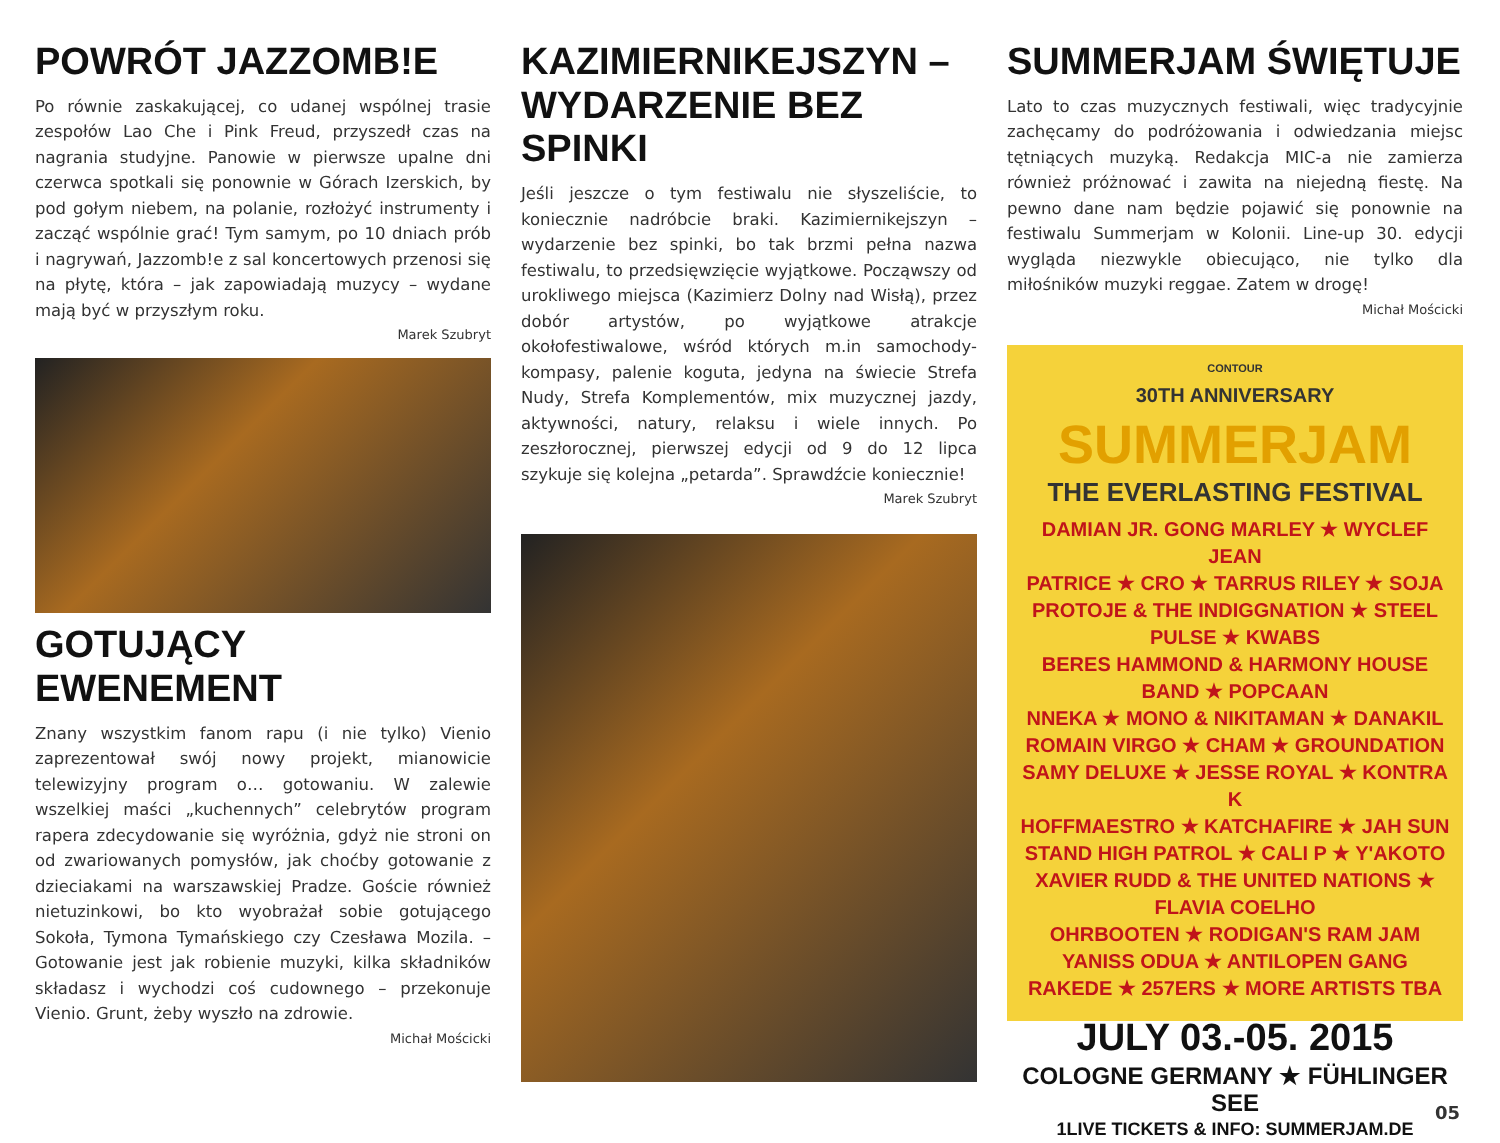POWRÓT JAZZOMB!E
Po równie zaskakującej, co udanej wspólnej trasie zespołów Lao Che i Pink Freud, przyszedł czas na nagrania studyjne. Panowie w pierwsze upalne dni czerwca spotkali się ponownie w Górach Izerskich, by pod gołym niebem, na polanie, rozłożyć instrumenty i zacząć wspólnie grać! Tym samym, po 10 dniach prób i nagrywań, Jazzomb!e z sal koncertowych przenosi się na płytę, która – jak zapowiadają muzycy – wydane mają być w przyszłym roku.
Marek Szubryt
GOTUJĄCY EWENEMENT
Znany wszystkim fanom rapu (i nie tylko) Vienio zaprezentował swój nowy projekt, mianowicie telewizyjny program o… gotowaniu. W zalewie wszelkiej maści „kuchennych” celebrytów program rapera zdecydowanie się wyróżnia, gdyż nie stroni on od zwariowanych pomysłów, jak choćby gotowanie z dzieciakami na warszawskiej Pradze. Goście również nietuzinkowi, bo kto wyobrażał sobie gotującego Sokoła, Tymona Tymańskiego czy Czesława Mozila. – Gotowanie jest jak robienie muzyki, kilka składników składasz i wychodzi coś cudownego – przekonuje Vienio. Grunt, żeby wyszło na zdrowie.
Michał Mościcki
KAZIMIERNIKEJSZYN –
WYDARZENIE BEZ SPINKI
Jeśli jeszcze o tym festiwalu nie słyszeliście, to koniecznie nadróbcie braki. Kazimiernikejszyn – wydarzenie bez spinki, bo tak brzmi pełna nazwa festiwalu, to przedsięwzięcie wyjątkowe. Począwszy od urokliwego miejsca (Kazimierz Dolny nad Wisłą), przez dobór artystów, po wyjątkowe atrakcje okołofestiwalowe, wśród których m.in samochody-kompasy, palenie koguta, jedyna na świecie Strefa Nudy, Strefa Komplementów, mix muzycznej jazdy, aktywności, natury, relaksu i wiele innych. Po zeszłorocznej, pierwszej edycji od 9 do 12 lipca szykuje się kolejna „petarda”. Sprawdźcie koniecznie!
Marek Szubryt
SUMMERJAM ŚWIĘTUJE
Lato to czas muzycznych festiwali, więc tradycyjnie zachęcamy do podróżowania i odwiedzania miejsc tętniących muzyką. Redakcja MIC-a nie zamierza również próżnować i zawita na niejedną fiestę. Na pewno dane nam będzie pojawić się ponownie na festiwalu Summerjam w Kolonii. Line-up 30. edycji wygląda niezwykle obiecująco, nie tylko dla miłośników muzyki reggae. Zatem w drogę!
Michał Mościcki
CONTOUR
30TH ANNIVERSARY
SUMMERJAM
THE EVERLASTING FESTIVAL
DAMIAN JR. GONG MARLEY ★ WYCLEF JEAN
PATRICE ★ CRO ★ TARRUS RILEY ★ SOJA
PROTOJE & THE INDIGGNATION ★ STEEL PULSE ★ KWABS
BERES HAMMOND & HARMONY HOUSE BAND ★ POPCAAN
NNEKA ★ MONO & NIKITAMAN ★ DANAKIL
ROMAIN VIRGO ★ CHAM ★ GROUNDATION
SAMY DELUXE ★ JESSE ROYAL ★ KONTRA K
HOFFMAESTRO ★ KATCHAFIRE ★ JAH SUN
STAND HIGH PATROL ★ CALI P ★ Y'AKOTO
XAVIER RUDD & THE UNITED NATIONS ★ FLAVIA COELHO
OHRBOOTEN ★ RODIGAN'S RAM JAM
YANISS ODUA ★ ANTILOPEN GANG
RAKEDE ★ 257ERS ★ MORE ARTISTS TBA
JULY 03.-05. 2015
COLOGNE GERMANY ★ FÜHLINGER SEE
1LIVE TICKETS & INFO: SUMMERJAM.DE
05